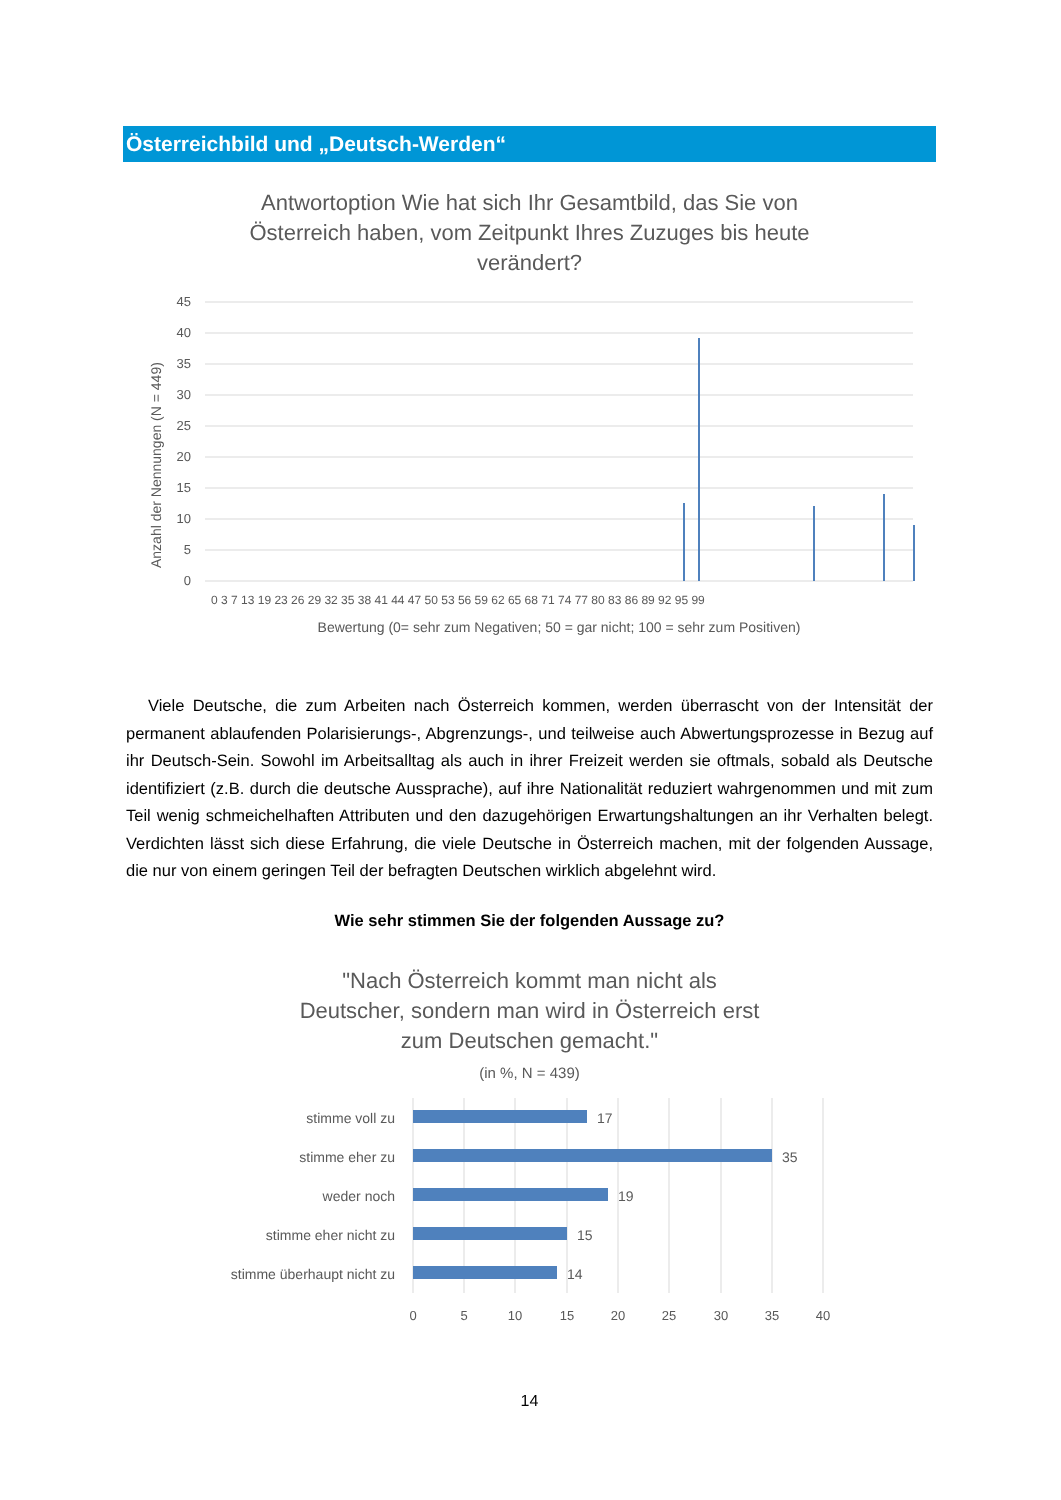Österreichbild und „Deutsch-Werden“
Antwortoption Wie hat sich Ihr Gesamtbild, das Sie von
Österreich haben, vom Zeitpunkt Ihres Zuzuges bis heute
verändert?
Anzahl der Nennungen (N = 449)
45
40
35
30
25
20
15
10
5
0
Bewertung (0= sehr zum Negativen; 50 = gar nicht; 100 = sehr zum Positiven)
0 3 7 13 19 23 26 29 32 35 38 41 44 47 50 53 56 59 62 65 68 71 74 77 80 83 86 89 92 95 99
Viele Deutsche, die zum Arbeiten nach Österreich kommen, werden überrascht von der Intensität der permanent ablaufenden Polarisierungs-, Abgrenzungs-, und teilweise auch Abwertungsprozesse in Bezug auf ihr Deutsch-Sein. Sowohl im Arbeitsalltag als auch in ihrer Freizeit werden sie oftmals, sobald als Deutsche identifiziert (z.B. durch die deutsche Aussprache), auf ihre Nationalität reduziert wahrgenommen und mit zum Teil wenig schmeichelhaften Attributen und den dazugehörigen Erwartungshaltungen an ihr Verhalten belegt. Verdichten lässt sich diese Erfahrung, die viele Deutsche in Österreich machen, mit der folgenden Aussage, die nur von einem geringen Teil der befragten Deutschen wirklich abgelehnt wird.
Wie sehr stimmen Sie der folgenden Aussage zu?
"Nach Österreich kommt man nicht als
Deutscher, sondern man wird in Österreich erst
zum Deutschen gemacht."
(in %, N = 439)
stimme voll zu
17
stimme eher zu
35
weder noch
19
stimme eher nicht zu
15
stimme überhaupt nicht zu
14
0
5
10
15
20
25
30
35
40
14